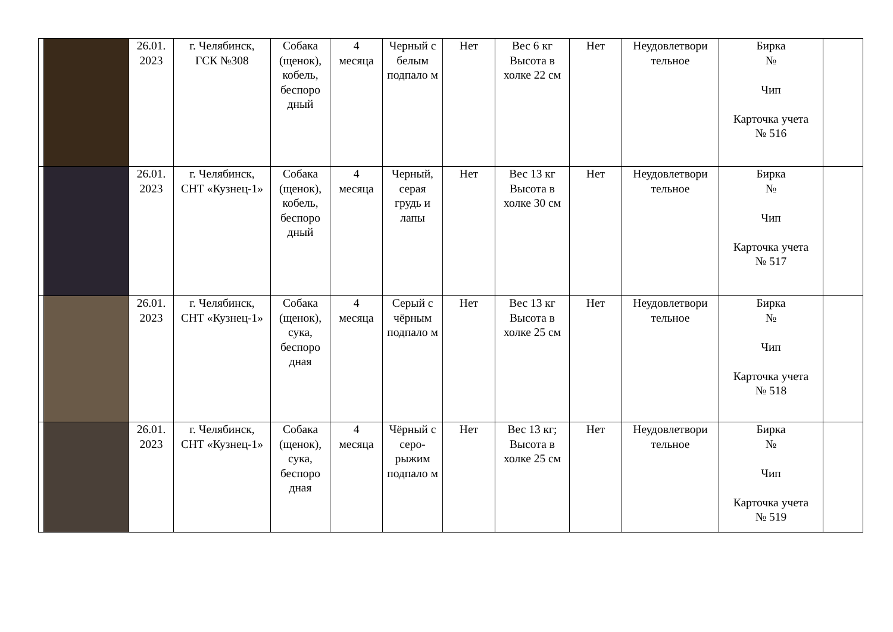| | | 26.01. 2023 | г. Челябинск, ГСК №308 | Собака (щенок), кобель, беспоро дный | 4 месяца | Черный с белым подпало м | Нет | Вес 6 кг Высота в холке 22 см | Нет | Неудовлетвори тельное | Бирка № Чип Карточка учета № 516 | |
| | | 26.01. 2023 | г. Челябинск, СНТ «Кузнец-1» | Собака (щенок), кобель, беспоро дный | 4 месяца | Черный, серая грудь и лапы | Нет | Вес 13 кг Высота в холке 30 см | Нет | Неудовлетвори тельное | Бирка № Чип Карточка учета № 517 | |
| | | 26.01. 2023 | г. Челябинск, СНТ «Кузнец-1» | Собака (щенок), сука, беспоро дная | 4 месяца | Серый с чёрным подпало м | Нет | Вес 13 кг Высота в холке 25 см | Нет | Неудовлетвори тельное | Бирка № Чип Карточка учета № 518 | |
| | | 26.01. 2023 | г. Челябинск, СНТ «Кузнец-1» | Собака (щенок), сука, беспоро дная | 4 месяца | Чёрный с серо-рыжим подпало м | Нет | Вес 13 кг; Высота в холке 25 см | Нет | Неудовлетвори тельное | Бирка № Чип Карточка учета № 519 | |